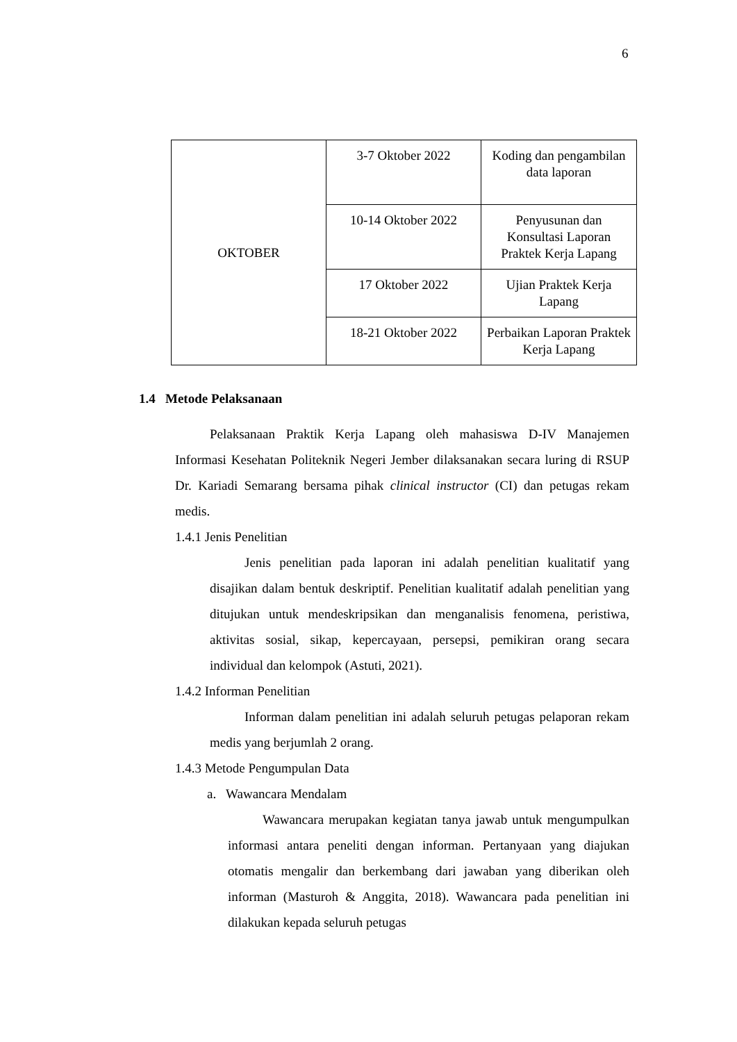6
| OKTOBER | 3-7 Oktober 2022 | Koding dan pengambilan data laporan |
| | 10-14 Oktober 2022 | Penyusunan dan Konsultasi Laporan Praktek Kerja Lapang |
| | 17 Oktober 2022 | Ujian Praktek Kerja Lapang |
| | 18-21 Oktober 2022 | Perbaikan Laporan Praktek Kerja Lapang |
1.4 Metode Pelaksanaan
Pelaksanaan Praktik Kerja Lapang oleh mahasiswa D-IV Manajemen Informasi Kesehatan Politeknik Negeri Jember dilaksanakan secara luring di RSUP Dr. Kariadi Semarang bersama pihak clinical instructor (CI) dan petugas rekam medis.
1.4.1 Jenis Penelitian
Jenis penelitian pada laporan ini adalah penelitian kualitatif yang disajikan dalam bentuk deskriptif. Penelitian kualitatif adalah penelitian yang ditujukan untuk mendeskripsikan dan menganalisis fenomena, peristiwa, aktivitas sosial, sikap, kepercayaan, persepsi, pemikiran orang secara individual dan kelompok (Astuti, 2021).
1.4.2 Informan Penelitian
Informan dalam penelitian ini adalah seluruh petugas pelaporan rekam medis yang berjumlah 2 orang.
1.4.3 Metode Pengumpulan Data
a. Wawancara Mendalam
Wawancara merupakan kegiatan tanya jawab untuk mengumpulkan informasi antara peneliti dengan informan. Pertanyaan yang diajukan otomatis mengalir dan berkembang dari jawaban yang diberikan oleh informan (Masturoh & Anggita, 2018). Wawancara pada penelitian ini dilakukan kepada seluruh petugas